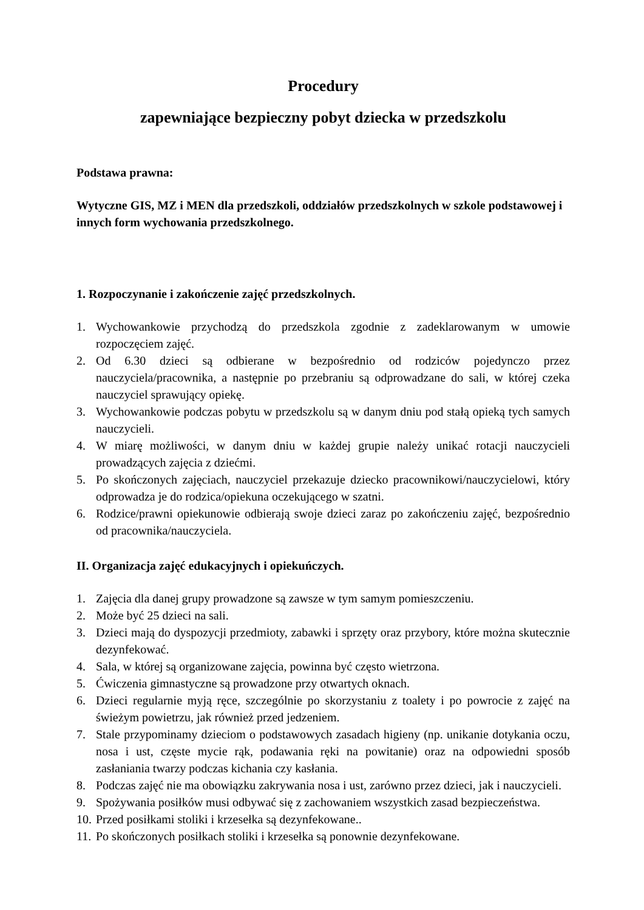Procedury
zapewniające bezpieczny pobyt dziecka w przedszkolu
Podstawa prawna:
Wytyczne GIS, MZ i MEN dla przedszkoli, oddziałów przedszkolnych w szkole podstawowej i innych form wychowania przedszkolnego.
1. Rozpoczynanie i zakończenie zajęć przedszkolnych.
1. Wychowankowie przychodzą do przedszkola zgodnie z zadeklarowanym w umowie rozpoczęciem zajęć.
2. Od 6.30 dzieci są odbierane w bezpośrednio od rodziców pojedynczo przez nauczyciela/pracownika, a następnie po przebraniu są odprowadzane do sali, w której czeka nauczyciel sprawujący opiekę.
3. Wychowankowie podczas pobytu w przedszkolu są w danym dniu pod stałą opieką tych samych nauczycieli.
4. W miarę możliwości, w danym dniu w każdej grupie należy unikać rotacji nauczycieli prowadzących zajęcia z dziećmi.
5. Po skończonych zajęciach, nauczyciel przekazuje dziecko pracownikowi/nauczycielowi, który odprowadza je do rodzica/opiekuna oczekującego w szatni.
6. Rodzice/prawni opiekunowie odbierają swoje dzieci zaraz po zakończeniu zajęć, bezpośrednio od pracownika/nauczyciela.
II. Organizacja zajęć edukacyjnych i opiekuńczych.
1. Zajęcia dla danej grupy prowadzone są zawsze w tym samym pomieszczeniu.
2. Może być 25 dzieci na sali.
3. Dzieci mają do dyspozycji przedmioty, zabawki i sprzęty oraz przybory, które można skutecznie dezynfekować.
4. Sala, w której są organizowane zajęcia, powinna być często wietrzona.
5. Ćwiczenia gimnastyczne są prowadzone przy otwartych oknach.
6. Dzieci regularnie myją ręce, szczególnie po skorzystaniu z toalety i po powrocie z zajęć na świeżym powietrzu, jak również przed jedzeniem.
7. Stale przypominamy dzieciom o podstawowych zasadach higieny (np. unikanie dotykania oczu, nosa i ust, częste mycie rąk, podawania ręki na powitanie) oraz na odpowiedni sposób zasłaniania twarzy podczas kichania czy kasłania.
8. Podczas zajęć nie ma obowiązku zakrywania nosa i ust, zarówno przez dzieci, jak i nauczycieli.
9. Spożywania posiłków musi odbywać się z zachowaniem wszystkich zasad bezpieczeństwa.
10. Przed posiłkami stoliki i krzesełka są dezynfekowane..
11. Po skończonych posiłkach stoliki i krzesełka są ponownie dezynfekowane.